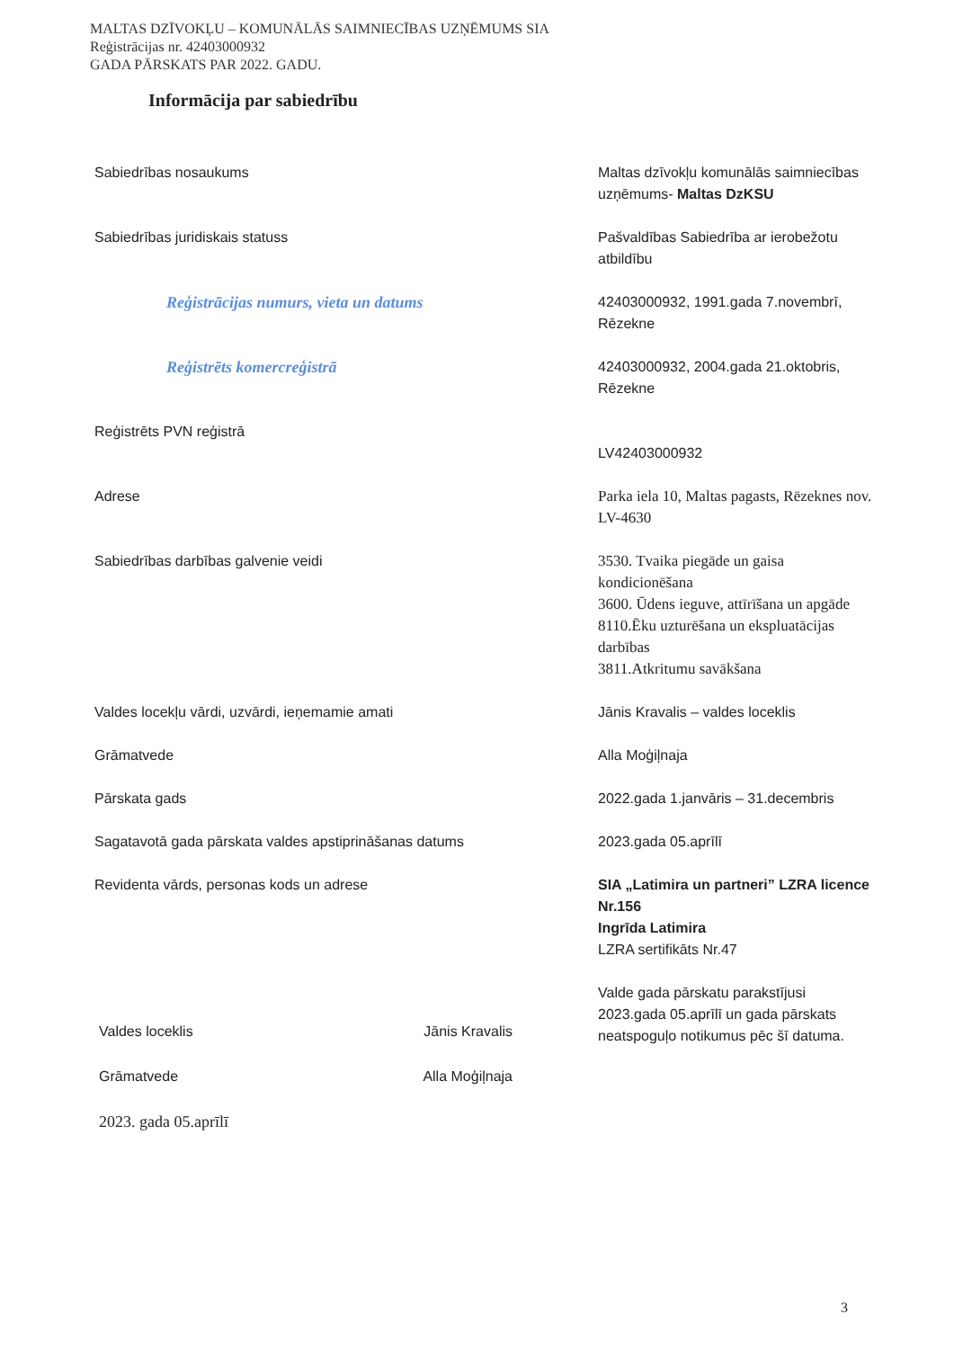MALTAS DZĪVOKĻU – KOMUNĀLĀS SAIMNIECĪBAS UZŅĒMUMS SIA
Reģistrācijas nr. 42403000932
GADA PĀRSKATS PAR 2022. GADU.
Informācija par sabiedrību
| Sabiedrības nosaukums | Maltas dzīvokļu komunālās saimniecības uzņēmums- Maltas DzKSU |
| Sabiedrības juridiskais statuss | Pašvaldības Sabiedrība ar ierobežotu atbildību |
| Reģistrācijas numurs, vieta un datums | 42403000932, 1991.gada 7.novembrī, Rēzekne |
| Reģistrēts komercreģistrā | 42403000932, 2004.gada 21.oktobris, Rēzekne |
| Reģistrēts PVN reģistrā | LV42403000932 |
| Adrese | Parka iela 10, Maltas pagasts, Rēzeknes nov. LV-4630 |
| Sabiedrības darbības galvenie veidi | 3530. Tvaika piegāde un gaisa kondicionēšana 3600. Ūdens ieguve, attīrīšana un apgāde 8110.Ēku uzturēšana un ekspluatācijas darbības 3811.Atkritumu savākšana |
| Valdes locekļu vārdi, uzvārdi, ieņemamie amati | Jānis Kravalis – valdes loceklis |
| Grāmatvede | Alla Moģiļnaja |
| Pārskata gads | 2022.gada 1.janvāris – 31.decembris |
| Sagatavotā gada pārskata valdes apstiprināšanas datums | 2023.gada 05.aprīlī |
| Revidenta vārds, personas kods un adrese | SIA „Latimira un partneri” LZRA licence Nr.156 Ingrīda Latimira LZRA sertifikāts Nr.47 Valde gada pārskatu parakstījusi 2023.gada 05.aprīlī un gada pārskats neatspoguļo notikumus pēc šī datuma. |
Valdes loceklis Jānis Kravalis
Grāmatvede Alla Moģiļnaja
2023. gada 05.aprīlī
3